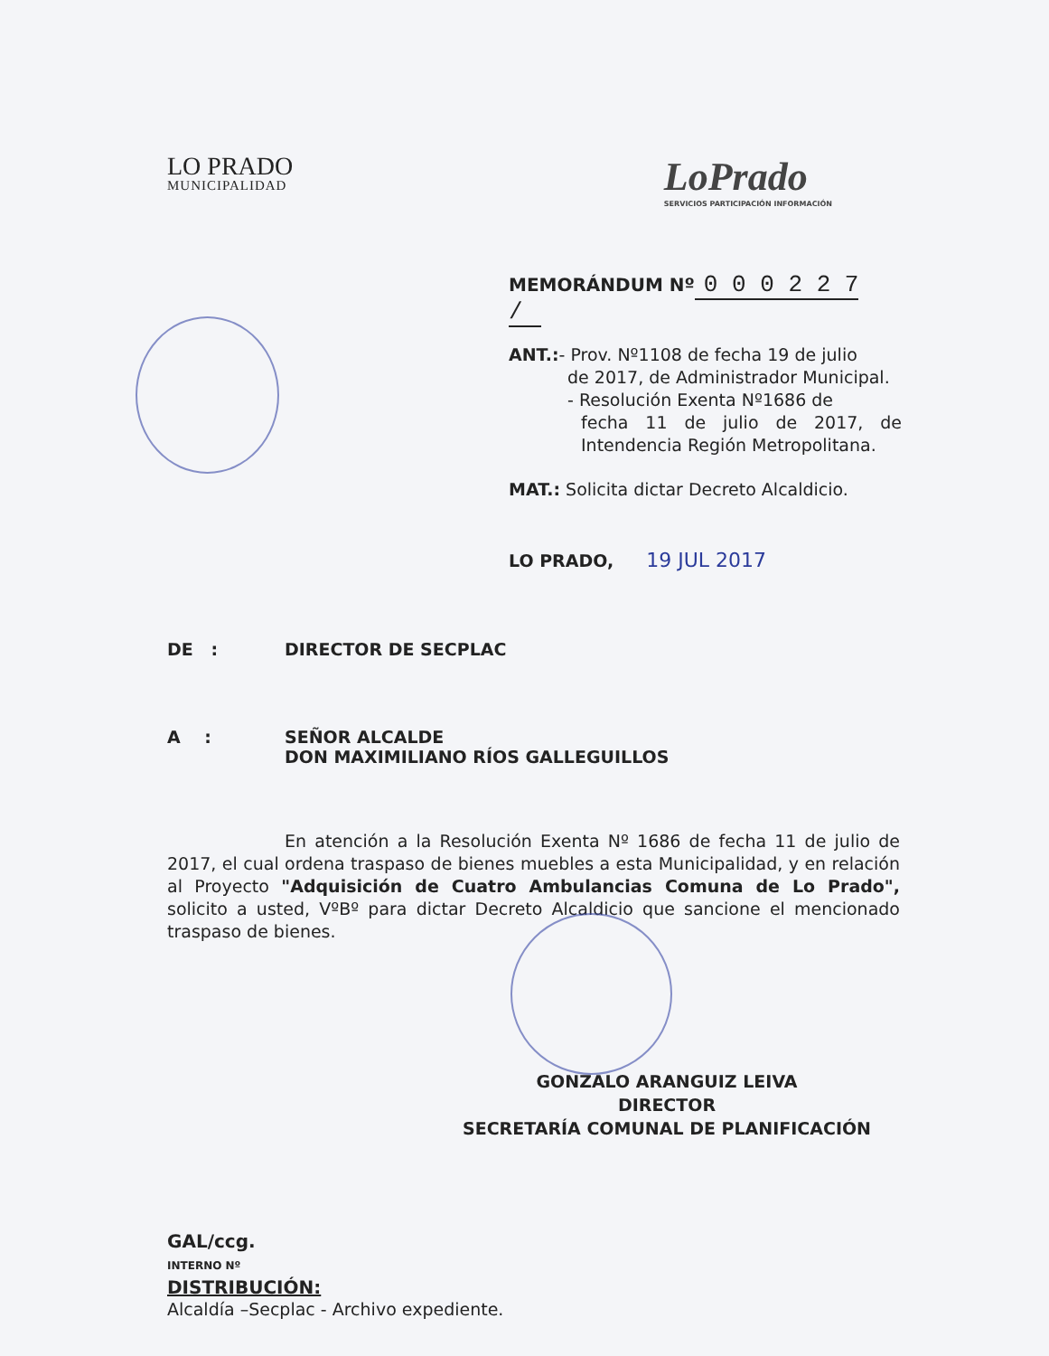LO PRADO
MUNICIPALIDAD
LoPrado
SERVICIOS PARTICIPACIÓN INFORMACIÓN
MEMORÁNDUM Nº 0 0 0 2 2 7 /
ANT.:- Prov. Nº1108 de fecha 19 de julio
de 2017, de Administrador Municipal.
- Resolución Exenta Nº1686 de
fecha 11 de julio de 2017, de Intendencia Región Metropolitana.
MAT.: Solicita dictar Decreto Alcaldicio.
LO PRADO, 19 JUL 2017
DE : DIRECTOR DE SECPLAC
A : SEÑOR ALCALDE
DON MAXIMILIANO RÍOS GALLEGUILLOS
En atención a la Resolución Exenta Nº 1686 de fecha 11 de julio de 2017, el cual ordena traspaso de bienes muebles a esta Municipalidad, y en relación al Proyecto "Adquisición de Cuatro Ambulancias Comuna de Lo Prado", solicito a usted, VºBº para dictar Decreto Alcaldicio que sancione el mencionado traspaso de bienes.
GONZALO ARANGUIZ LEIVA
DIRECTOR
SECRETARÍA COMUNAL DE PLANIFICACIÓN
GAL/ccg.
INTERNO Nº
DISTRIBUCIÓN:
Alcaldía –Secplac - Archivo expediente.